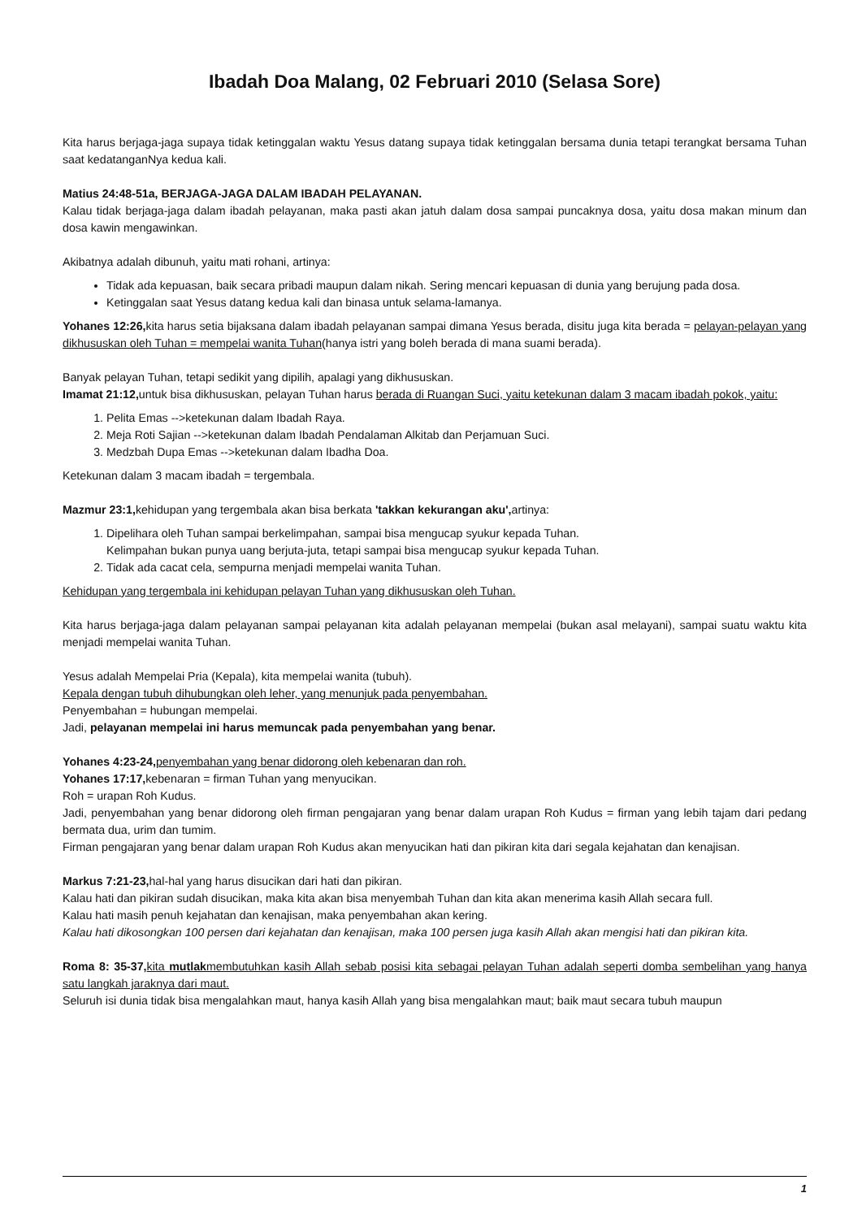Ibadah Doa Malang, 02 Februari 2010 (Selasa Sore)
Kita harus berjaga-jaga supaya tidak ketinggalan waktu Yesus datang supaya tidak ketinggalan bersama dunia tetapi terangkat bersama Tuhan saat kedatanganNya kedua kali.
Matius 24:48-51a, BERJAGA-JAGA DALAM IBADAH PELAYANAN.
Kalau tidak berjaga-jaga dalam ibadah pelayanan, maka pasti akan jatuh dalam dosa sampai puncaknya dosa, yaitu dosa makan minum dan dosa kawin mengawinkan.
Akibatnya adalah dibunuh, yaitu mati rohani, artinya:
Tidak ada kepuasan, baik secara pribadi maupun dalam nikah. Sering mencari kepuasan di dunia yang berujung pada dosa.
Ketinggalan saat Yesus datang kedua kali dan binasa untuk selama-lamanya.
Yohanes 12:26, kita harus setia bijaksana dalam ibadah pelayanan sampai dimana Yesus berada, disitu juga kita berada = pelayan-pelayan yang dikhususkan oleh Tuhan = mempelai wanita Tuhan(hanya istri yang boleh berada di mana suami berada).
Banyak pelayan Tuhan, tetapi sedikit yang dipilih, apalagi yang dikhususkan.
Imamat 21:12, untuk bisa dikhususkan, pelayan Tuhan harus berada di Ruangan Suci, yaitu ketekunan dalam 3 macam ibadah pokok, yaitu:
1. Pelita Emas -->ketekunan dalam Ibadah Raya.
2. Meja Roti Sajian -->ketekunan dalam Ibadah Pendalaman Alkitab dan Perjamuan Suci.
3. Medzbah Dupa Emas -->ketekunan dalam Ibadha Doa.
Ketekunan dalam 3 macam ibadah = tergembala.
Mazmur 23:1, kehidupan yang tergembala akan bisa berkata 'takkan kekurangan aku', artinya:
1. Dipelihara oleh Tuhan sampai berkelimpahan, sampai bisa mengucap syukur kepada Tuhan.
Kelimpahan bukan punya uang berjuta-juta, tetapi sampai bisa mengucap syukur kepada Tuhan.
2. Tidak ada cacat cela, sempurna menjadi mempelai wanita Tuhan.
Kehidupan yang tergembala ini kehidupan pelayan Tuhan yang dikhususkan oleh Tuhan.
Kita harus berjaga-jaga dalam pelayanan sampai pelayanan kita adalah pelayanan mempelai (bukan asal melayani), sampai suatu waktu kita menjadi mempelai wanita Tuhan.
Yesus adalah Mempelai Pria (Kepala), kita mempelai wanita (tubuh).
Kepala dengan tubuh dihubungkan oleh leher, yang menunjuk pada penyembahan.
Penyembahan = hubungan mempelai.
Jadi, pelayanan mempelai ini harus memuncak pada penyembahan yang benar.
Yohanes 4:23-24, penyembahan yang benar didorong oleh kebenaran dan roh.
Yohanes 17:17, kebenaran = firman Tuhan yang menyucikan.
Roh = urapan Roh Kudus.
Jadi, penyembahan yang benar didorong oleh firman pengajaran yang benar dalam urapan Roh Kudus = firman yang lebih tajam dari pedang bermata dua, urim dan tumim.
Firman pengajaran yang benar dalam urapan Roh Kudus akan menyucikan hati dan pikiran kita dari segala kejahatan dan kenajisan.
Markus 7:21-23, hal-hal yang harus disucikan dari hati dan pikiran.
Kalau hati dan pikiran sudah disucikan, maka kita akan bisa menyembah Tuhan dan kita akan menerima kasih Allah secara full.
Kalau hati masih penuh kejahatan dan kenajisan, maka penyembahan akan kering.
Kalau hati dikosongkan 100 persen dari kejahatan dan kenajisan, maka 100 persen juga kasih Allah akan mengisi hati dan pikiran kita.
Roma 8: 35-37, kita mutlakmembutuhkan kasih Allah sebab posisi kita sebagai pelayan Tuhan adalah seperti domba sembelihan yang hanya satu langkah jaraknya dari maut.
Seluruh isi dunia tidak bisa mengalahkan maut, hanya kasih Allah yang bisa mengalahkan maut; baik maut secara tubuh maupun
1